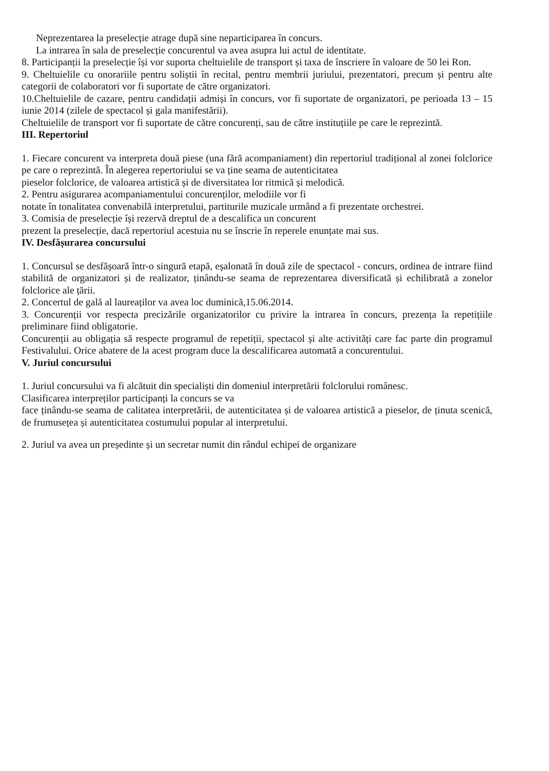Neprezentarea la preselecție atrage după sine neparticiparea în concurs.
La intrarea în sala de preselecție concurentul va avea asupra lui actul de identitate.
8. Participanții la preselecție își vor suporta cheltuielile de transport și taxa de înscriere în valoare de 50 lei Ron.
9. Cheltuielile cu onorariile pentru soliștii în recital, pentru membrii juriului, prezentatori, precum și pentru alte categorii de colaboratori vor fi suportate de către organizatori.
10.Cheltuielile de cazare, pentru candidații admiși în concurs, vor fi suportate de organizatori, pe perioada 13 – 15 iunie 2014 (zilele de spectacol și gala manifestării).
Cheltuielile de transport vor fi suportate de către concurenți, sau de către instituțiile pe care le reprezintă.
III. Repertoriul
1. Fiecare concurent va interpreta două piese (una fără acompaniament) din repertoriul tradițional al zonei folclorice pe care o reprezintă. În alegerea repertoriului se va ține seama de autenticitatea
pieselor folclorice, de valoarea artistică și de diversitatea lor ritmică și melodică.
2. Pentru asigurarea acompaniamentului concurenților, melodiile vor fi
notate în tonalitatea convenabilă interpretului, partiturile muzicale urmând a fi prezentate orchestrei.
3. Comisia de preselecție își rezervă dreptul de a descalifica un concurent
prezent la preselecție, dacă repertoriul acestuia nu se înscrie în reperele enunțate mai sus.
IV. Desfășurarea concursului
1. Concursul se desfășoară într-o singură etapă, eșalonată în două zile de spectacol - concurs, ordinea de intrare fiind stabilită de organizatori și de realizator, ținându-se seama de reprezentarea diversificată și echilibrată a zonelor folclorice ale țării.
2. Concertul de gală al laureaților va avea loc duminică,15.06.2014.
3. Concurenții vor respecta precizările organizatorilor cu privire la intrarea în concurs, prezența la repetițiile preliminare fiind obligatorie.
Concurenții au obligația să respecte programul de repetiții, spectacol și alte activități care fac parte din programul Festivalului. Orice abatere de la acest program duce la descalificarea automată a concurentului.
V. Juriul concursului
1. Juriul concursului va fi alcătuit din specialiști din domeniul interpretării folclorului românesc.
Clasificarea interpreților participanți la concurs se va
face ținându-se seama de calitatea interpretării, de autenticitatea și de valoarea artistică a pieselor, de ținuta scenică, de frumusețea și autenticitatea costumului popular al interpretului.
2. Juriul va avea un președinte și un secretar numit din rândul echipei de organizare